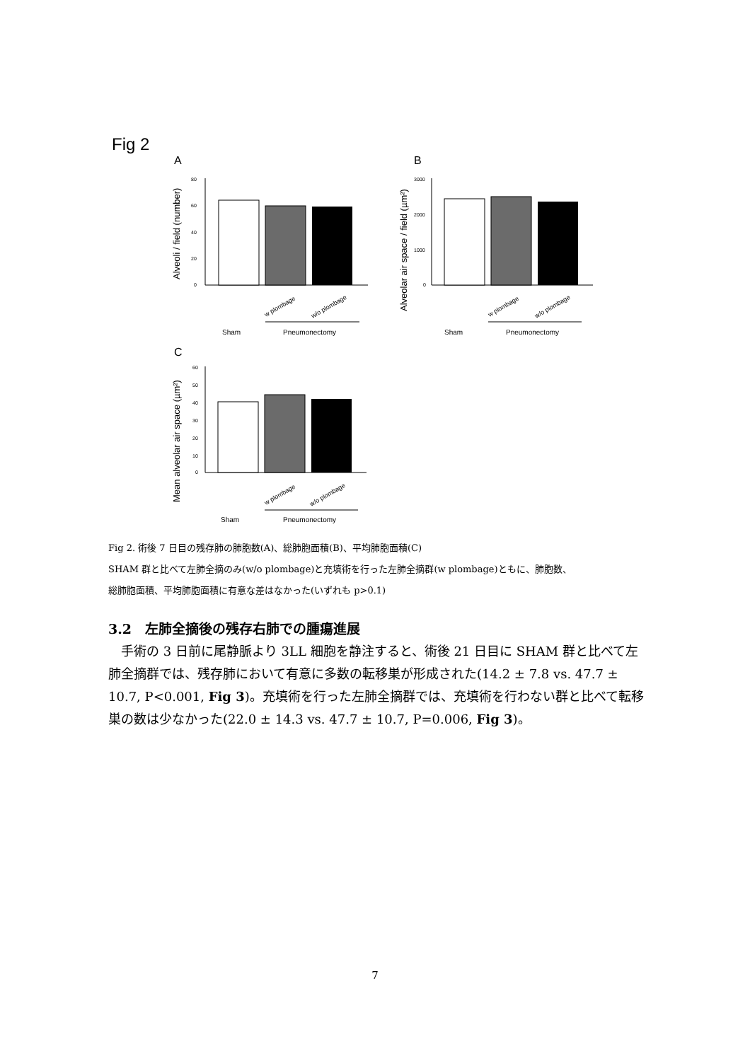Fig 2
A
B
C
80
60
40
20
0
Alveoli / field (number)
Sham
Pneumonectomy
w plombage
w/o plombage
3000
2000
1000
0
Alveolar air space / field (µm²)
Sham
Pneumonectomy
w plombage
w/o plombage
60
50
40
30
20
10
0
Mean alveolar air space (µm²)
Sham
Pneumonectomy
w plombage
w/o plombage
Fig 2. 術後 7 日目の残存肺の肺胞数(A)、総肺胞面積(B)、平均肺胞面積(C)
SHAM 群と比べて左肺全摘のみ(w/o plombage)と充填術を行った左肺全摘群(w plombage)ともに、肺胞数、
総肺胞面積、平均肺胞面積に有意な差はなかった(いずれも p>0.1)
3.2　左肺全摘後の残存右肺での腫瘍進展
手術の 3 日前に尾静脈より 3LL 細胞を静注すると、術後 21 日目に SHAM 群と比べて左肺全摘群では、残存肺において有意に多数の転移巣が形成された(14.2 ± 7.8 vs. 47.7 ± 10.7, P<0.001, Fig 3)。充填術を行った左肺全摘群では、充填術を行わない群と比べて転移巣の数は少なかった(22.0 ± 14.3 vs. 47.7 ± 10.7, P=0.006, Fig 3)。
7